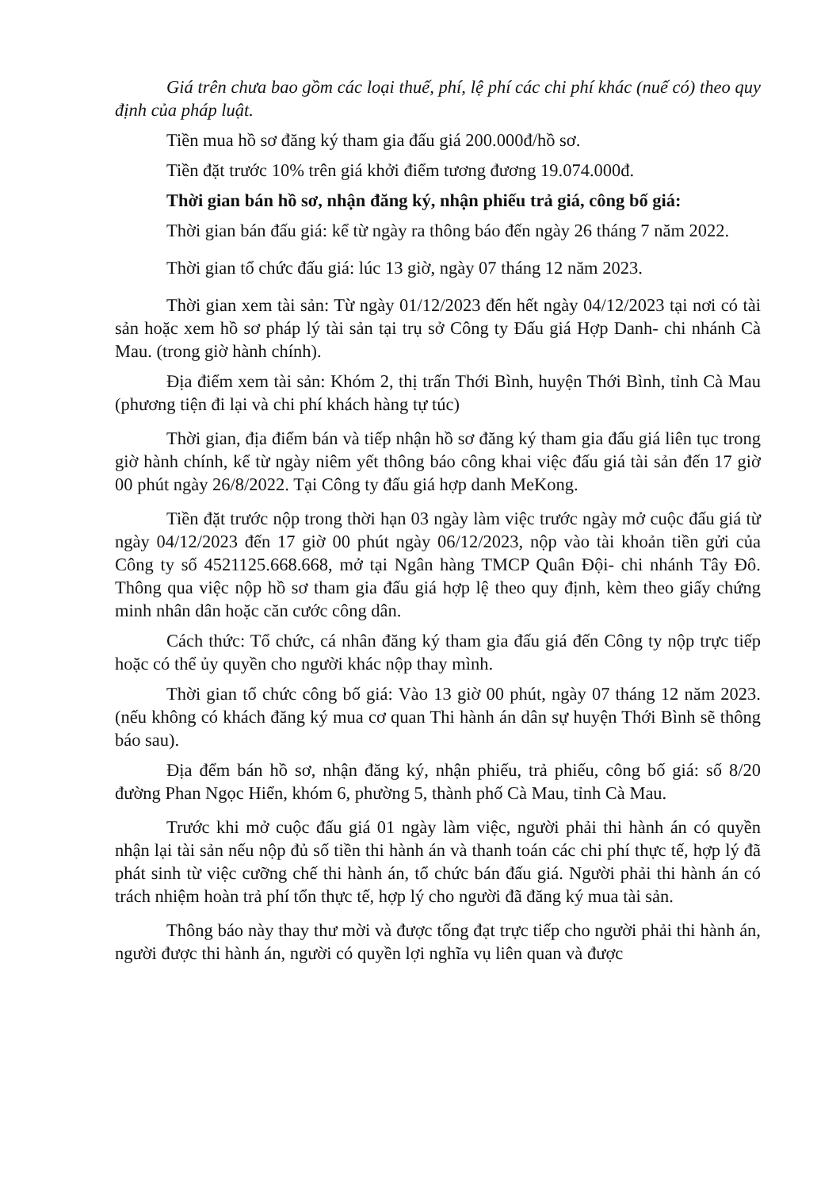Giá trên chưa bao gồm các loại thuế, phí, lệ phí các chi phí khác (nuế có) theo quy định của pháp luật.
Tiền mua hồ sơ đăng ký tham gia đấu giá 200.000đ/hồ sơ.
Tiền đặt trước 10% trên giá khởi điểm tương đương 19.074.000đ.
Thời gian bán hồ sơ, nhận đăng ký, nhận phiếu trả giá, công bố giá:
Thời gian bán đấu giá: kể từ ngày ra thông báo đến ngày 26 tháng 7 năm 2022.
Thời gian tổ chức đấu giá: lúc 13 giờ, ngày 07 tháng 12 năm 2023.
Thời gian xem tài sản: Từ ngày 01/12/2023 đến hết ngày 04/12/2023 tại nơi có tài sản hoặc xem hồ sơ pháp lý tài sản tại trụ sở Công ty Đấu giá Hợp Danh- chi nhánh Cà Mau. (trong giờ hành chính).
Địa điểm xem tài sản: Khóm 2, thị trấn Thới Bình, huyện Thới Bình, tỉnh Cà Mau (phương tiện đi lại và chi phí khách hàng tự túc)
Thời gian, địa điểm bán và tiếp nhận hồ sơ đăng ký tham gia đấu giá liên tục trong giờ hành chính, kể từ ngày niêm yết thông báo công khai việc đấu giá tài sản đến 17 giờ 00 phút ngày 26/8/2022. Tại Công ty đấu giá hợp danh MeKong.
Tiền đặt trước nộp trong thời hạn 03 ngày làm việc trước ngày mở cuộc đấu giá từ ngày 04/12/2023 đến 17 giờ 00 phút ngày 06/12/2023, nộp vào tài khoản tiền gửi của Công ty số 4521125.668.668, mở tại Ngân hàng TMCP Quân Đội- chi nhánh Tây Đô. Thông qua việc nộp hồ sơ tham gia đấu giá hợp lệ theo quy định, kèm theo giấy chứng minh nhân dân hoặc căn cước công dân.
Cách thức: Tổ chức, cá nhân đăng ký tham gia đấu giá đến Công ty nộp trực tiếp hoặc có thể ủy quyền cho người khác nộp thay mình.
Thời gian tổ chức công bố giá: Vào 13 giờ 00 phút, ngày 07 tháng 12 năm 2023. (nếu không có khách đăng ký mua cơ quan Thi hành án dân sự huyện Thới Bình sẽ thông báo sau).
Địa đểm bán hồ sơ, nhận đăng ký, nhận phiếu, trả phiếu, công bố giá: số 8/20 đường Phan Ngọc Hiển, khóm 6, phường 5, thành phố Cà Mau, tỉnh Cà Mau.
Trước khi mở cuộc đấu giá 01 ngày làm việc, người phải thi hành án có quyền nhận lại tài sản nếu nộp đủ số tiền thi hành án và thanh toán các chi phí thực tế, hợp lý đã phát sinh từ việc cưỡng chế thi hành án, tổ chức bán đấu giá. Người phải thi hành án có trách nhiệm hoàn trả phí tổn thực tế, hợp lý cho người đã đăng ký mua tài sản.
Thông báo này thay thư mời và được tống đạt trực tiếp cho người phải thi hành án, người được thi hành án, người có quyền lợi nghĩa vụ liên quan và được